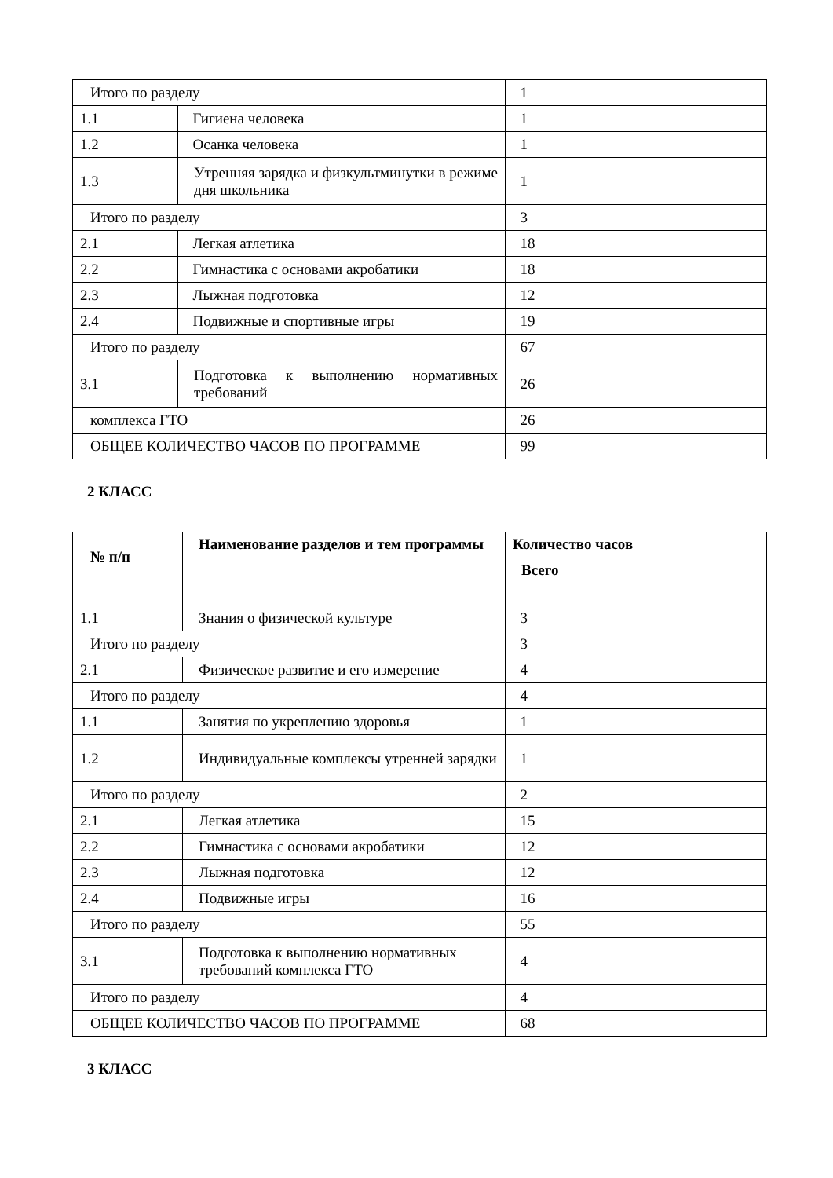| Итого по разделу | | 1 |
| 1.1 | Гигиена человека | 1 |
| 1.2 | Осанка человека | 1 |
| 1.3 | Утренняя зарядка и физкультминутки в режиме дня школьника | 1 |
| Итого по разделу | | 3 |
| 2.1 | Легкая атлетика | 18 |
| 2.2 | Гимнастика с основами акробатики | 18 |
| 2.3 | Лыжная подготовка | 12 |
| 2.4 | Подвижные и спортивные игры | 19 |
| Итого по разделу | | 67 |
| 3.1 | Подготовка к выполнению нормативных требований | 26 |
| комплекса ГТО | | 26 |
| ОБЩЕЕ КОЛИЧЕСТВО ЧАСОВ ПО ПРОГРАММЕ | | 99 |
2 КЛАСС
| № п/п | Наименование разделов и тем программы | Количество часов |
| --- | --- | --- |
| | | Всего |
| 1.1 | Знания о физической культуре | 3 |
| Итого по разделу | | 3 |
| 2.1 | Физическое развитие и его измерение | 4 |
| Итого по разделу | | 4 |
| 1.1 | Занятия по укреплению здоровья | 1 |
| 1.2 | Индивидуальные комплексы утренней зарядки | 1 |
| Итого по разделу | | 2 |
| 2.1 | Легкая атлетика | 15 |
| 2.2 | Гимнастика с основами акробатики | 12 |
| 2.3 | Лыжная подготовка | 12 |
| 2.4 | Подвижные игры | 16 |
| Итого по разделу | | 55 |
| 3.1 | Подготовка к выполнению нормативных требований комплекса ГТО | 4 |
| Итого по разделу | | 4 |
| ОБЩЕЕ КОЛИЧЕСТВО ЧАСОВ ПО ПРОГРАММЕ | | 68 |
3 КЛАСС